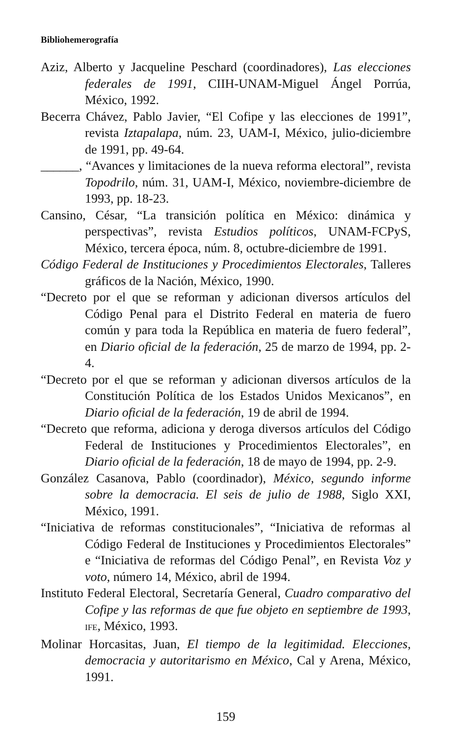Bibliohemerografía
Aziz, Alberto y Jacqueline Peschard (coordinadores), Las elecciones federales de 1991, CIIH-UNAM-Miguel Ángel Porrúa, México, 1992.
Becerra Chávez, Pablo Javier, “El Cofipe y las elecciones de 1991”, revista Iztapalapa, núm. 23, UAM-I, México, julio-diciembre de 1991, pp. 49-64.
______, “Avances y limitaciones de la nueva reforma electoral”, revista Topodrilo, núm. 31, UAM-I, México, noviembre-diciembre de 1993, pp. 18-23.
Cansino, César, “La transición política en México: dinámica y perspectivas”, revista Estudios políticos, UNAM-FCPyS, México, tercera época, núm. 8, octubre-diciembre de 1991.
Código Federal de Instituciones y Procedimientos Electorales, Talleres gráficos de la Nación, México, 1990.
“Decreto por el que se reforman y adicionan diversos artículos del Código Penal para el Distrito Federal en materia de fuero común y para toda la República en materia de fuero federal”, en Diario oficial de la federación, 25 de marzo de 1994, pp. 2-4.
“Decreto por el que se reforman y adicionan diversos artículos de la Constitución Política de los Estados Unidos Mexicanos”, en Diario oficial de la federación, 19 de abril de 1994.
“Decreto que reforma, adiciona y deroga diversos artículos del Código Federal de Instituciones y Procedimientos Electorales”, en Diario oficial de la federación, 18 de mayo de 1994, pp. 2-9.
González Casanova, Pablo (coordinador), México, segundo informe sobre la democracia. El seis de julio de 1988, Siglo XXI, México, 1991.
“Iniciativa de reformas constitucionales”, “Iniciativa de reformas al Código Federal de Instituciones y Procedimientos Electorales” e “Iniciativa de reformas del Código Penal”, en Revista Voz y voto, número 14, México, abril de 1994.
Instituto Federal Electoral, Secretaría General, Cuadro comparativo del Cofipe y las reformas de que fue objeto en septiembre de 1993, IFE, México, 1993.
Molinar Horcasitas, Juan, El tiempo de la legitimidad. Elecciones, democracia y autoritarismo en México, Cal y Arena, México, 1991.
159